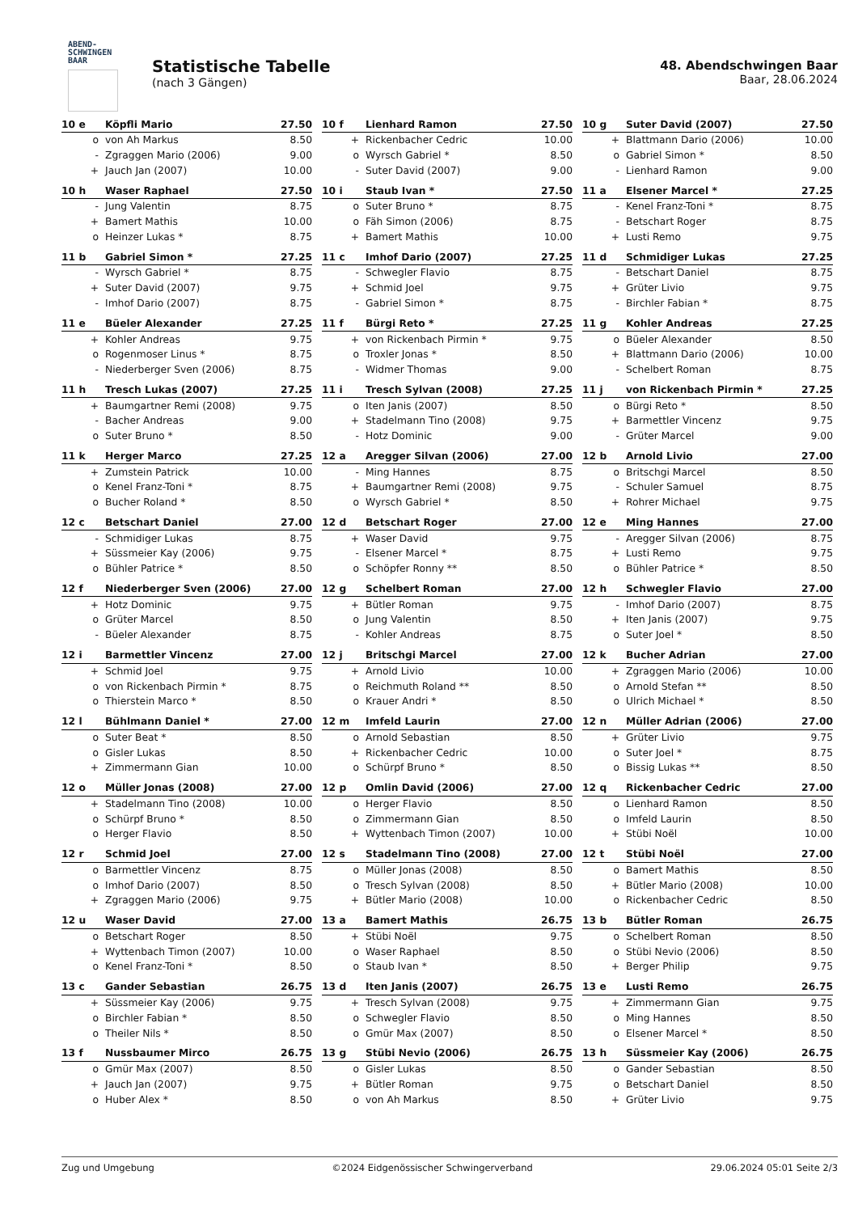ABEND-
SCHWINGEN
BAAR
Statistische Tabelle
(nach 3 Gängen)
48. Abendschwingen Baar
Baar, 28.06.2024
| 10 e | Köpfli Mario | 27.50 |
| --- | --- | --- |
| o | von Ah Markus | 8.50 |
| - | Zgraggen Mario (2006) | 9.00 |
| + | Jauch Jan (2007) | 10.00 |
| 10 f | Lienhard Ramon | 27.50 |
| --- | --- | --- |
| + | Rickenbacher Cedric | 10.00 |
| o | Wyrsch Gabriel * | 8.50 |
| - | Suter David (2007) | 9.00 |
| 10 g | Suter David (2007) | 27.50 |
| --- | --- | --- |
| + | Blattmann Dario (2006) | 10.00 |
| o | Gabriel Simon * | 8.50 |
| - | Lienhard Ramon | 9.00 |
| 10 h | Waser Raphael | 27.50 |
| --- | --- | --- |
| - | Jung Valentin | 8.75 |
| + | Bamert Mathis | 10.00 |
| o | Heinzer Lukas * | 8.75 |
| 10 i | Staub Ivan * | 27.50 |
| --- | --- | --- |
| o | Suter Bruno * | 8.75 |
| o | Fäh Simon (2006) | 8.75 |
| + | Bamert Mathis | 10.00 |
| 11 a | Elsener Marcel * | 27.25 |
| --- | --- | --- |
| - | Kenel Franz-Toni * | 8.75 |
| - | Betschart Roger | 8.75 |
| + | Lusti Remo | 9.75 |
| 11 b | Gabriel Simon * | 27.25 |
| --- | --- | --- |
| - | Wyrsch Gabriel * | 8.75 |
| + | Suter David (2007) | 9.75 |
| - | Imhof Dario (2007) | 8.75 |
| 11 c | Imhof Dario (2007) | 27.25 |
| --- | --- | --- |
| - | Schwegler Flavio | 8.75 |
| + | Schmid Joel | 9.75 |
| - | Gabriel Simon * | 8.75 |
| 11 d | Schmidiger Lukas | 27.25 |
| --- | --- | --- |
| - | Betschart Daniel | 8.75 |
| + | Grüter Livio | 9.75 |
| - | Birchler Fabian * | 8.75 |
| 11 e | Büeler Alexander | 27.25 |
| --- | --- | --- |
| + | Kohler Andreas | 9.75 |
| o | Rogenmoser Linus * | 8.75 |
| - | Niederberger Sven (2006) | 8.75 |
| 11 f | Bürgi Reto * | 27.25 |
| --- | --- | --- |
| + | von Rickenbach Pirmin * | 9.75 |
| o | Troxler Jonas * | 8.50 |
| - | Widmer Thomas | 9.00 |
| 11 g | Kohler Andreas | 27.25 |
| --- | --- | --- |
| o | Büeler Alexander | 8.50 |
| + | Blattmann Dario (2006) | 10.00 |
| - | Schelbert Roman | 8.75 |
| 11 h | Tresch Lukas (2007) | 27.25 |
| --- | --- | --- |
| + | Baumgartner Remi (2008) | 9.75 |
| - | Bacher Andreas | 9.00 |
| o | Suter Bruno * | 8.50 |
| 11 i | Tresch Sylvan (2008) | 27.25 |
| --- | --- | --- |
| o | Iten Janis (2007) | 8.50 |
| + | Stadelmann Tino (2008) | 9.75 |
| - | Hotz Dominic | 9.00 |
| 11 j | von Rickenbach Pirmin * | 27.25 |
| --- | --- | --- |
| o | Bürgi Reto * | 8.50 |
| + | Barmettler Vincenz | 9.75 |
| - | Grüter Marcel | 9.00 |
| 11 k | Herger Marco | 27.25 |
| --- | --- | --- |
| + | Zumstein Patrick | 10.00 |
| o | Kenel Franz-Toni * | 8.75 |
| o | Bucher Roland * | 8.50 |
| 12 a | Aregger Silvan (2006) | 27.00 |
| --- | --- | --- |
| - | Ming Hannes | 8.75 |
| + | Baumgartner Remi (2008) | 9.75 |
| o | Wyrsch Gabriel * | 8.50 |
| 12 b | Arnold Livio | 27.00 |
| --- | --- | --- |
| o | Britschgi Marcel | 8.50 |
| - | Schuler Samuel | 8.75 |
| + | Rohrer Michael | 9.75 |
| 12 c | Betschart Daniel | 27.00 |
| --- | --- | --- |
| - | Schmidiger Lukas | 8.75 |
| + | Süssmeier Kay (2006) | 9.75 |
| o | Bühler Patrice * | 8.50 |
| 12 d | Betschart Roger | 27.00 |
| --- | --- | --- |
| + | Waser David | 9.75 |
| - | Elsener Marcel * | 8.75 |
| o | Schöpfer Ronny ** | 8.50 |
| 12 e | Ming Hannes | 27.00 |
| --- | --- | --- |
| - | Aregger Silvan (2006) | 8.75 |
| + | Lusti Remo | 9.75 |
| o | Bühler Patrice * | 8.50 |
| 12 f | Niederberger Sven (2006) | 27.00 |
| --- | --- | --- |
| + | Hotz Dominic | 9.75 |
| o | Grüter Marcel | 8.50 |
| - | Büeler Alexander | 8.75 |
| 12 g | Schelbert Roman | 27.00 |
| --- | --- | --- |
| + | Bütler Roman | 9.75 |
| o | Jung Valentin | 8.50 |
| - | Kohler Andreas | 8.75 |
| 12 h | Schwegler Flavio | 27.00 |
| --- | --- | --- |
| - | Imhof Dario (2007) | 8.75 |
| + | Iten Janis (2007) | 9.75 |
| o | Suter Joel * | 8.50 |
| 12 i | Barmettler Vincenz | 27.00 |
| --- | --- | --- |
| + | Schmid Joel | 9.75 |
| o | von Rickenbach Pirmin * | 8.75 |
| o | Thierstein Marco * | 8.50 |
| 12 j | Britschgi Marcel | 27.00 |
| --- | --- | --- |
| + | Arnold Livio | 10.00 |
| o | Reichmuth Roland ** | 8.50 |
| o | Krauer Andri * | 8.50 |
| 12 k | Bucher Adrian | 27.00 |
| --- | --- | --- |
| + | Zgraggen Mario (2006) | 10.00 |
| o | Arnold Stefan ** | 8.50 |
| o | Ulrich Michael * | 8.50 |
| 12 l | Bühlmann Daniel * | 27.00 |
| --- | --- | --- |
| o | Suter Beat * | 8.50 |
| o | Gisler Lukas | 8.50 |
| + | Zimmermann Gian | 10.00 |
| 12 m | Imfeld Laurin | 27.00 |
| --- | --- | --- |
| o | Arnold Sebastian | 8.50 |
| + | Rickenbacher Cedric | 10.00 |
| o | Schürpf Bruno * | 8.50 |
| 12 n | Müller Adrian (2006) | 27.00 |
| --- | --- | --- |
| + | Grüter Livio | 9.75 |
| o | Suter Joel * | 8.75 |
| o | Bissig Lukas ** | 8.50 |
| 12 o | Müller Jonas (2008) | 27.00 |
| --- | --- | --- |
| + | Stadelmann Tino (2008) | 10.00 |
| o | Schürpf Bruno * | 8.50 |
| o | Herger Flavio | 8.50 |
| 12 p | Omlin David (2006) | 27.00 |
| --- | --- | --- |
| o | Herger Flavio | 8.50 |
| o | Zimmermann Gian | 8.50 |
| + | Wyttenbach Timon (2007) | 10.00 |
| 12 q | Rickenbacher Cedric | 27.00 |
| --- | --- | --- |
| o | Lienhard Ramon | 8.50 |
| o | Imfeld Laurin | 8.50 |
| + | Stübi Noël | 10.00 |
| 12 r | Schmid Joel | 27.00 |
| --- | --- | --- |
| o | Barmettler Vincenz | 8.75 |
| o | Imhof Dario (2007) | 8.50 |
| + | Zgraggen Mario (2006) | 9.75 |
| 12 s | Stadelmann Tino (2008) | 27.00 |
| --- | --- | --- |
| o | Müller Jonas (2008) | 8.50 |
| o | Tresch Sylvan (2008) | 8.50 |
| + | Bütler Mario (2008) | 10.00 |
| 12 t | Stübi Noël | 27.00 |
| --- | --- | --- |
| o | Bamert Mathis | 8.50 |
| + | Bütler Mario (2008) | 10.00 |
| o | Rickenbacher Cedric | 8.50 |
| 12 u | Waser David | 27.00 |
| --- | --- | --- |
| o | Betschart Roger | 8.50 |
| + | Wyttenbach Timon (2007) | 10.00 |
| o | Kenel Franz-Toni * | 8.50 |
| 13 a | Bamert Mathis | 26.75 |
| --- | --- | --- |
| + | Stübi Noël | 9.75 |
| o | Waser Raphael | 8.50 |
| o | Staub Ivan * | 8.50 |
| 13 b | Bütler Roman | 26.75 |
| --- | --- | --- |
| o | Schelbert Roman | 8.50 |
| o | Stübi Nevio (2006) | 8.50 |
| + | Berger Philip | 9.75 |
| 13 c | Gander Sebastian | 26.75 |
| --- | --- | --- |
| + | Süssmeier Kay (2006) | 9.75 |
| o | Birchler Fabian * | 8.50 |
| o | Theiler Nils * | 8.50 |
| 13 d | Iten Janis (2007) | 26.75 |
| --- | --- | --- |
| + | Tresch Sylvan (2008) | 9.75 |
| o | Schwegler Flavio | 8.50 |
| o | Gmür Max (2007) | 8.50 |
| 13 e | Lusti Remo | 26.75 |
| --- | --- | --- |
| + | Zimmermann Gian | 9.75 |
| o | Ming Hannes | 8.50 |
| o | Elsener Marcel * | 8.50 |
| 13 f | Nussbaumer Mirco | 26.75 |
| --- | --- | --- |
| o | Gmür Max (2007) | 8.50 |
| + | Jauch Jan (2007) | 9.75 |
| o | Huber Alex * | 8.50 |
| 13 g | Stübi Nevio (2006) | 26.75 |
| --- | --- | --- |
| o | Gisler Lukas | 8.50 |
| + | Bütler Roman | 9.75 |
| o | von Ah Markus | 8.50 |
| 13 h | Süssmeier Kay (2006) | 26.75 |
| --- | --- | --- |
| o | Gander Sebastian | 8.50 |
| o | Betschart Daniel | 8.50 |
| + | Grüter Livio | 9.75 |
Zug und Umgebung ©2024 Eidgenössischer Schwingerverband 29.06.2024 05:01 Seite 2/3